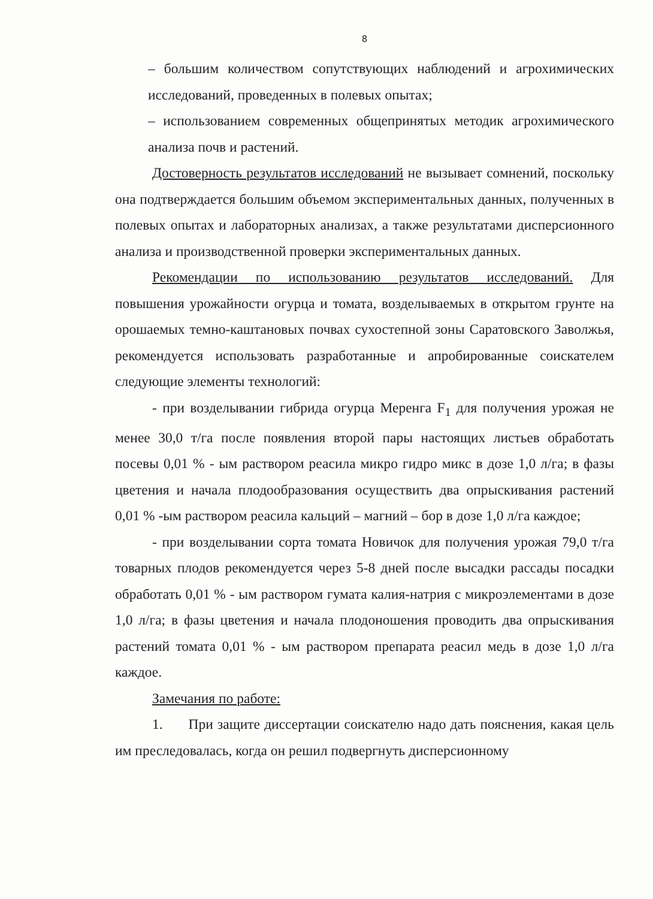8
– большим количеством сопутствующих наблюдений и агрохимических исследований, проведенных в полевых опытах;
– использованием современных общепринятых методик агрохимического анализа почв и растений.
Достоверность результатов исследований не вызывает сомнений, поскольку она подтверждается большим объемом экспериментальных данных, полученных в полевых опытах и лабораторных анализах, а также результатами дисперсионного анализа и производственной проверки экспериментальных данных.
Рекомендации по использованию результатов исследований. Для повышения урожайности огурца и томата, возделываемых в открытом грунте на орошаемых темно-каштановых почвах сухостепной зоны Саратовского Заволжья, рекомендуется использовать разработанные и апробированные соискателем следующие элементы технологий:
- при возделывании гибрида огурца Меренга F<sub>1</sub> для получения урожая не менее 30,0 т/га после появления второй пары настоящих листьев обработать посевы 0,01 % - ым раствором реасила микро гидро микс в дозе 1,0 л/га; в фазы цветения и начала плодообразования осуществить два опрыскивания растений 0,01 % -ым раствором реасила кальций – магний – бор в дозе 1,0 л/га каждое;
- при возделывании сорта томата Новичок для получения урожая 79,0 т/га товарных плодов рекомендуется через 5-8 дней после высадки рассады посадки обработать 0,01 % - ым раствором гумата калия-натрия с микроэлементами в дозе 1,0 л/га; в фазы цветения и начала плодоношения проводить два опрыскивания растений томата 0,01 % - ым раствором препарата реасил медь в дозе 1,0 л/га каждое.
Замечания по работе:
1. При защите диссертации соискателю надо дать пояснения, какая цель им преследовалась, когда он решил подвергнуть дисперсионному